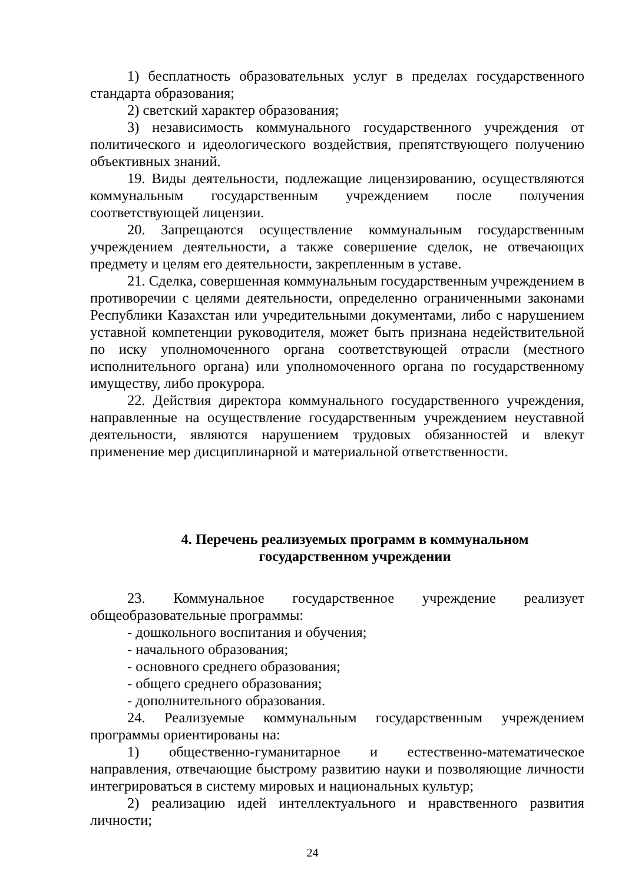1) бесплатность образовательных услуг в пределах государственного стандарта образования;
2) светский характер образования;
3) независимость коммунального государственного учреждения от политического и идеологического воздействия, препятствующего получению объективных знаний.
19. Виды деятельности, подлежащие лицензированию, осуществляются коммунальным государственным учреждением после получения соответствующей лицензии.
20. Запрещаются осуществление коммунальным государственным учреждением деятельности, а также совершение сделок, не отвечающих предмету и целям его деятельности, закрепленным в уставе.
21. Сделка, совершенная коммунальным государственным учреждением в противоречии с целями деятельности, определенно ограниченными законами Республики Казахстан или учредительными документами, либо с нарушением уставной компетенции руководителя, может быть признана недействительной по иску уполномоченного органа соответствующей отрасли (местного исполнительного органа) или уполномоченного органа по государственному имуществу, либо прокурора.
22. Действия директора коммунального государственного учреждения, направленные на осуществление государственным учреждением неуставной деятельности, являются нарушением трудовых обязанностей и влекут применение мер дисциплинарной и материальной ответственности.
4. Перечень реализуемых программ в коммунальном
государственном учреждении
23. Коммунальное государственное учреждение реализует общеобразовательные программы:
- дошкольного воспитания и обучения;
- начального образования;
- основного среднего образования;
- общего среднего образования;
- дополнительного образования.
24. Реализуемые коммунальным государственным учреждением программы ориентированы на:
1) общественно-гуманитарное и естественно-математическое направления, отвечающие быстрому развитию науки и позволяющие личности интегрироваться в систему мировых и национальных культур;
2) реализацию идей интеллектуального и нравственного развития личности;
24